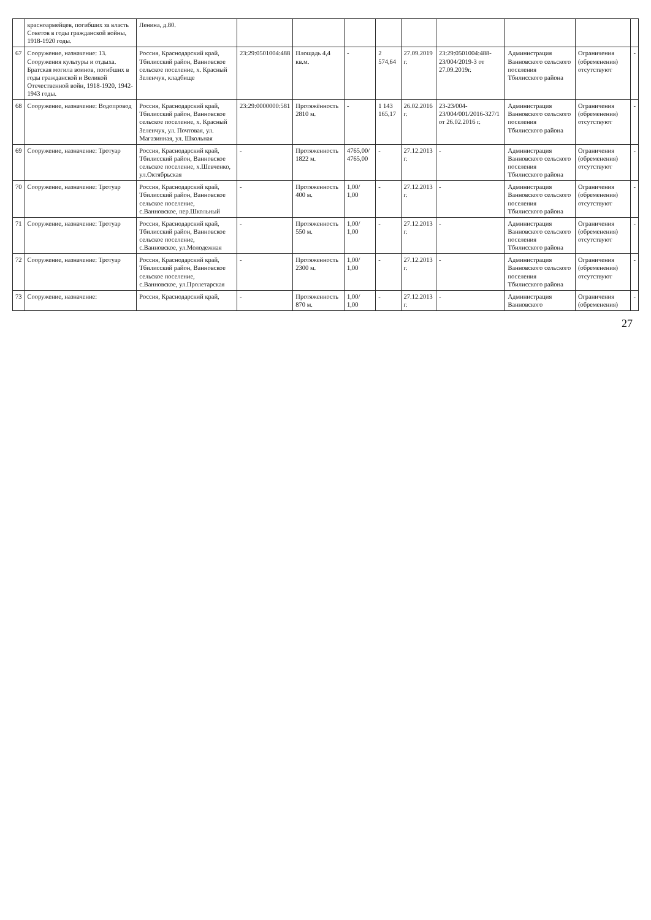| | красноармейцев, погибших за власть Советов в годы гражданской войны, 1918-1920 годы. | Ленина, д.80. | | | | | | | | | |
| 67 | Сооружение, назначение: 13. Сооружения культуры и отдыха. Братская могила воинов, погибших в годы гражданской и Великой Отечественной войн, 1918-1920, 1942-1943 годы. | Россия, Краснодарский край, Тбилисский район, Ванновское сельское поселение, х. Красный Зеленчук, кладбище | 23:29:0501004:488 | Площадь 4,4 кв.м. | - | 2 574,64 | 27.09.2019 г. | 23:29:0501004:488-23/004/2019-3 от 27.09.2019г. | Администрация Ванновского сельского поселения Тбилисского района | Ограничения (обременения) отсутствуют | - |
| 68 | Сооружение, назначение: Водопровод | Россия, Краснодарский край, Тбилисский район, Ванновское сельское поселение, х. Красный Зеленчук, ул. Почтовая, ул. Магазинная, ул. Школьная | 23:29:0000000:581 | Протяжённость 2810 м. | - | 1 143 165,17 | 26.02.2016 г. | 23-23/004-23/004/001/2016-327/1 от 26.02.2016 г. | Администрация Ванновского сельского поселения Тбилисского района | Ограничения (обременения) отсутствуют | - |
| 69 | Сооружение, назначение: Тротуар | Россия, Краснодарский край, Тбилисский район, Ванновское сельское поселение, х.Шевченко, ул.Октябрьская | - | Протяженность 1822 м. | 4765,00/ 4765,00 | - | 27.12.2013 г. | - | Администрация Ванновского сельского поселения Тбилисского района | Ограничения (обременения) отсутствуют | - |
| 70 | Сооружение, назначение: Тротуар | Россия, Краснодарский край, Тбилисский район, Ванновское сельское поселение, с.Ванновское, пер.Школьный | - | Протяженность 400 м. | 1,00/ 1,00 | - | 27.12.2013 г. | - | Администрация Ванновского сельского поселения Тбилисского района | Ограничения (обременения) отсутствуют | - |
| 71 | Сооружение, назначение: Тротуар | Россия, Краснодарский край, Тбилисский район, Ванновское сельское поселение, с.Ванновское, ул.Молодежная | - | Протяженность 550 м. | 1,00/ 1,00 | - | 27.12.2013 г. | - | Администрация Ванновского сельского поселения Тбилисского района | Ограничения (обременения) отсутствуют | - |
| 72 | Сооружение, назначение: Тротуар | Россия, Краснодарский край, Тбилисский район, Ванновское сельское поселение, с.Ванновское, ул.Пролетарская | - | Протяженность 2300 м. | 1,00/ 1,00 | - | 27.12.2013 г. | - | Администрация Ванновского сельского поселения Тбилисского района | Ограничения (обременения) отсутствуют | - |
| 73 | Сооружение, назначение: | Россия, Краснодарский край, | - | Протяженность 870 м. | 1,00/ 1,00 | - | 27.12.2013 г. | - | Администрация Ванновского | Ограничения (обременения) | - |
27